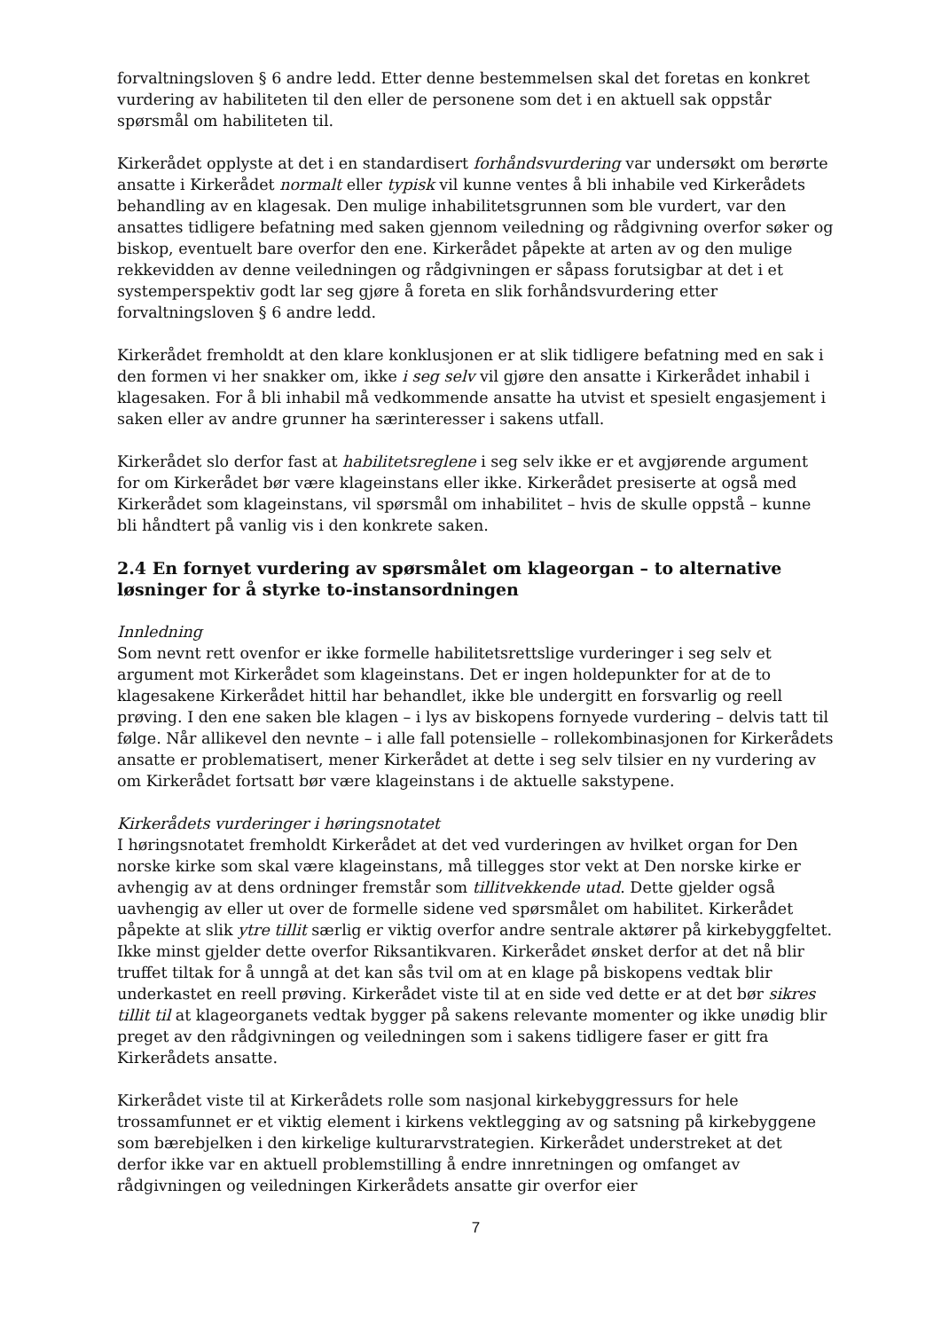forvaltningsloven § 6 andre ledd. Etter denne bestemmelsen skal det foretas en konkret vurdering av habiliteten til den eller de personene som det i en aktuell sak oppstår spørsmål om habiliteten til.
Kirkerådet opplyste at det i en standardisert forhåndsvurdering var undersøkt om berørte ansatte i Kirkerådet normalt eller typisk vil kunne ventes å bli inhabile ved Kirkerådets behandling av en klagesak. Den mulige inhabilitetsgrunnen som ble vurdert, var den ansattes tidligere befatning med saken gjennom veiledning og rådgivning overfor søker og biskop, eventuelt bare overfor den ene. Kirkerådet påpekte at arten av og den mulige rekkevidden av denne veiledningen og rådgivningen er såpass forutsigbar at det i et systemperspektiv godt lar seg gjøre å foreta en slik forhåndsvurdering etter forvaltningsloven § 6 andre ledd.
Kirkerådet fremholdt at den klare konklusjonen er at slik tidligere befatning med en sak i den formen vi her snakker om, ikke i seg selv vil gjøre den ansatte i Kirkerådet inhabil i klagesaken. For å bli inhabil må vedkommende ansatte ha utvist et spesielt engasjement i saken eller av andre grunner ha særinteresser i sakens utfall.
Kirkerådet slo derfor fast at habilitetsreglene i seg selv ikke er et avgjørende argument for om Kirkerådet bør være klageinstans eller ikke. Kirkerådet presiserte at også med Kirkerådet som klageinstans, vil spørsmål om inhabilitet – hvis de skulle oppstå – kunne bli håndtert på vanlig vis i den konkrete saken.
2.4 En fornyet vurdering av spørsmålet om klageorgan – to alternative løsninger for å styrke to-instansordningen
Innledning
Som nevnt rett ovenfor er ikke formelle habilitetsrettslige vurderinger i seg selv et argument mot Kirkerådet som klageinstans. Det er ingen holdepunkter for at de to klagesakene Kirkerådet hittil har behandlet, ikke ble undergitt en forsvarlig og reell prøving. I den ene saken ble klagen – i lys av biskopens fornyede vurdering – delvis tatt til følge. Når allikevel den nevnte – i alle fall potensielle – rollekombinasjonen for Kirkerådets ansatte er problematisert, mener Kirkerådet at dette i seg selv tilsier en ny vurdering av om Kirkerådet fortsatt bør være klageinstans i de aktuelle sakstypene.
Kirkerådets vurderinger i høringsnotatet
I høringsnotatet fremholdt Kirkerådet at det ved vurderingen av hvilket organ for Den norske kirke som skal være klageinstans, må tillegges stor vekt at Den norske kirke er avhengig av at dens ordninger fremstår som tillitvekkende utad. Dette gjelder også uavhengig av eller ut over de formelle sidene ved spørsmålet om habilitet. Kirkerådet påpekte at slik ytre tillit særlig er viktig overfor andre sentrale aktører på kirkebyggfeltet. Ikke minst gjelder dette overfor Riksantikvaren. Kirkerådet ønsket derfor at det nå blir truffet tiltak for å unngå at det kan sås tvil om at en klage på biskopens vedtak blir underkastet en reell prøving. Kirkerådet viste til at en side ved dette er at det bør sikres tillit til at klageorganets vedtak bygger på sakens relevante momenter og ikke unødig blir preget av den rådgivningen og veiledningen som i sakens tidligere faser er gitt fra Kirkerådets ansatte.
Kirkerådet viste til at Kirkerådets rolle som nasjonal kirkebyggressurs for hele trossamfunnet er et viktig element i kirkens vektlegging av og satsning på kirkebyggene som bærebjelken i den kirkelige kulturarvstrategien. Kirkerådet understreket at det derfor ikke var en aktuell problemstilling å endre innretningen og omfanget av rådgivningen og veiledningen Kirkerådets ansatte gir overfor eier
7